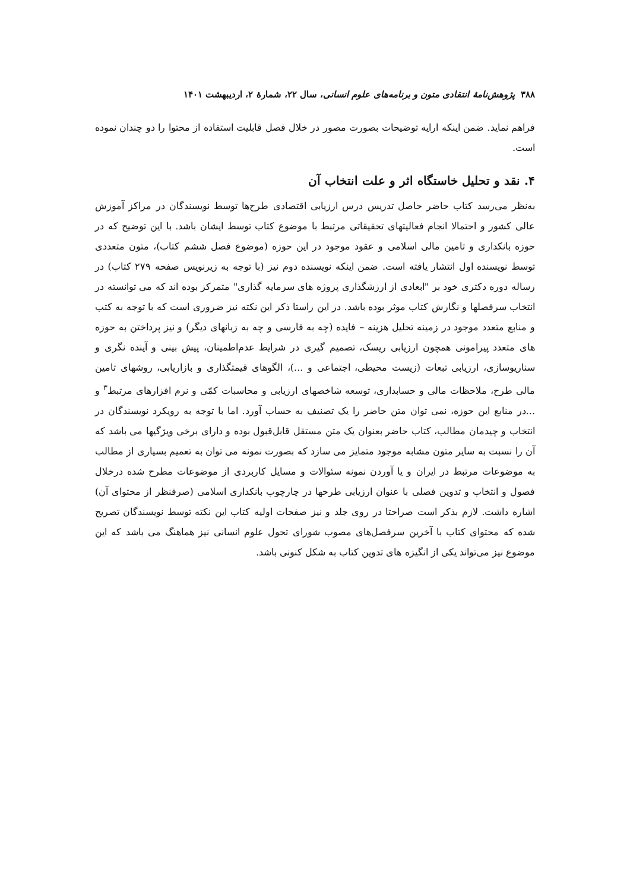۳۸۸ پژوهش‌نامهٔ انتقادی متون و برنامه‌های علوم انسانی، سال ۲۲، شمارهٔ ۲، اردیبهشت ۱۴۰۱
فراهم نماید. ضمن اینکه ارایه توضیحات بصورت مصور در خلال فصل قابلیت استفاده از محتوا را دو چندان نموده است.
۴. نقد و تحلیل خاستگاه اثر و علت انتخاب آن
به‌نظر می‌رسد کتاب حاضر حاصل تدریس درس ارزیابی اقتصادی طرح‌ها توسط نویسندگان در مراکز آموزش عالی کشور و احتمالا انجام فعالیتهای تحقیقاتی مرتبط با موضوع کتاب توسط ایشان باشد. با این توضیح که در حوزه بانکداری و تامین مالی اسلامی و عقود موجود در این حوزه (موضوع فصل ششم کتاب)، متون متعددی توسط نویسنده اول انتشار یافته است. ضمن اینکه نویسنده دوم نیز (با توجه به زیرنویس صفحه ۲۷۹ کتاب) در رساله دوره دکتری خود بر "ابعادی از ارزشگذاری پروژه های سرمایه گذاری" متمرکز بوده اند که می توانسته در انتخاب سرفصلها و نگارش کتاب موثر بوده باشد. در این راستا ذکر این نکته نیز ضروری است که با توجه به کتب و منابع متعدد موجود در زمینه تحلیل هزینه – فایده (چه به فارسی و چه به زبانهای دیگر) و نیز پرداختن به حوزه های متعدد پیرامونی همچون ارزیابی ریسک، تصمیم گیری در شرایط عدم‌اطمینان، پیش بینی و آینده نگری و سناریوسازی، ارزیابی تبعات (زیست محیطی، اجتماعی و ...)، الگوهای قیمتگذاری و بازاریابی، روشهای تامین مالی طرح، ملاحظات مالی و حسابداری، توسعه شاخصهای ارزیابی و محاسبات کمّی و نرم افزارهای مرتبط<sup>۳</sup> و ...در منابع این حوزه، نمی توان متن حاضر را یک تصنیف به حساب آورد. اما با توجه به رویکرد نویسندگان در انتخاب و چیدمان مطالب، کتاب حاضر بعنوان یک متن مستقل قابل‌قبول بوده و دارای برخی ویژگیها می باشد که آن را نسبت به سایر متون مشابه موجود متمایز می سازد که بصورت نمونه می توان به تعمیم بسیاری از مطالب به موضوعات مرتبط در ایران و یا آوردن نمونه سئوالات و مسایل کاربردی از موضوعات مطرح شده درخلال فصول و انتخاب و تدوین فصلی با عنوان ارزیابی طرحها در چارچوب بانکداری اسلامی (صرفنظر از محتوای آن) اشاره داشت. لازم بذکر است صراحتا در روی جلد و نیز صفحات اولیه کتاب این نکته توسط نویسندگان تصریح شده که محتوای کتاب با آخرین سرفصل‌های مصوب شورای تحول علوم انسانی نیز هماهنگ می باشد که این موضوع نیز می‌تواند یکی از انگیزه های تدوین کتاب به شکل کنونی باشد.